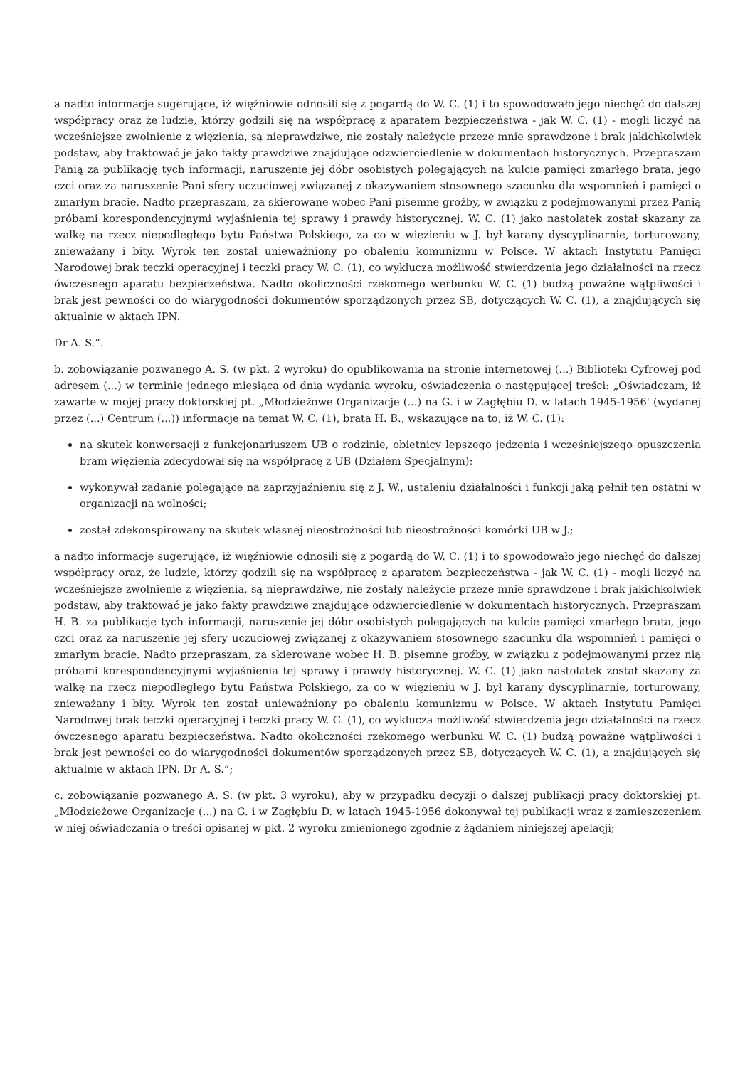a nadto informacje sugerujące, iż więźniowie odnosili się z pogardą do W. C. (1) i to spowodowało jego niechęć do dalszej współpracy oraz że ludzie, którzy godzili się na współpracę z aparatem bezpieczeństwa - jak W. C. (1) - mogli liczyć na wcześniejsze zwolnienie z więzienia, są nieprawdziwe, nie zostały należycie przeze mnie sprawdzone i brak jakichkolwiek podstaw, aby traktować je jako fakty prawdziwe znajdujące odzwierciedlenie w dokumentach historycznych. Przepraszam Panią za publikację tych informacji, naruszenie jej dóbr osobistych polegających na kulcie pamięci zmarłego brata, jego czci oraz za naruszenie Pani sfery uczuciowej związanej z okazywaniem stosownego szacunku dla wspomnień i pamięci o zmarłym bracie. Nadto przepraszam, za skierowane wobec Pani pisemne groźby, w związku z podejmowanymi przez Panią próbami korespondencyjnymi wyjaśnienia tej sprawy i prawdy historycznej. W. C. (1) jako nastolatek został skazany za walkę na rzecz niepodległego bytu Państwa Polskiego, za co w więzieniu w J. był karany dyscyplinarnie, torturowany, znieważany i bity. Wyrok ten został unieważniony po obaleniu komunizmu w Polsce. W aktach Instytutu Pamięci Narodowej brak teczki operacyjnej i teczki pracy W. C. (1), co wyklucza możliwość stwierdzenia jego działalności na rzecz ówczesnego aparatu bezpieczeństwa. Nadto okoliczności rzekomego werbunku W. C. (1) budzą poważne wątpliwości i brak jest pewności co do wiarygodności dokumentów sporządzonych przez SB, dotyczących W. C. (1), a znajdujących się aktualnie w aktach IPN.
Dr A. S.”.
b. zobowiązanie pozwanego A. S. (w pkt. 2 wyroku) do opublikowania na stronie internetowej (...) Biblioteki Cyfrowej pod adresem (...) w terminie jednego miesiąca od dnia wydania wyroku, oświadczenia o następującej treści: „Oświadczam, iż zawarte w mojej pracy doktorskiej pt. „Młodzieżowe Organizacje (...) na G. i w Zagłębiu D. w latach 1945-1956' (wydanej przez (...) Centrum (...)) informacje na temat W. C. (1), brata H. B., wskazujące na to, iż W. C. (1):
na skutek konwersacji z funkcjonariuszem UB o rodzinie, obietnicy lepszego jedzenia i wcześniejszego opuszczenia bram więzienia zdecydował się na współpracę z UB (Działem Specjalnym);
wykonywał zadanie polegające na zaprzyjaźnieniu się z J. W., ustaleniu działalności i funkcji jaką pełnił ten ostatni w organizacji na wolności;
został zdekonspirowany na skutek własnej nieostrożności lub nieostrożności komórki UB w J.;
a nadto informacje sugerujące, iż więźniowie odnosili się z pogardą do W. C. (1) i to spowodowało jego niechęć do dalszej współpracy oraz, że ludzie, którzy godzili się na współpracę z aparatem bezpieczeństwa - jak W. C. (1) - mogli liczyć na wcześniejsze zwolnienie z więzienia, są nieprawdziwe, nie zostały należycie przeze mnie sprawdzone i brak jakichkolwiek podstaw, aby traktować je jako fakty prawdziwe znajdujące odzwierciedlenie w dokumentach historycznych. Przepraszam H. B. za publikację tych informacji, naruszenie jej dóbr osobistych polegających na kulcie pamięci zmarłego brata, jego czci oraz za naruszenie jej sfery uczuciowej związanej z okazywaniem stosownego szacunku dla wspomnień i pamięci o zmarłym bracie. Nadto przepraszam, za skierowane wobec H. B. pisemne groźby, w związku z podejmowanymi przez nią próbami korespondencyjnymi wyjaśnienia tej sprawy i prawdy historycznej. W. C. (1) jako nastolatek został skazany za walkę na rzecz niepodległego bytu Państwa Polskiego, za co w więzieniu w J. był karany dyscyplinarnie, torturowany, znieważany i bity. Wyrok ten został unieważniony po obaleniu komunizmu w Polsce. W aktach Instytutu Pamięci Narodowej brak teczki operacyjnej i teczki pracy W. C. (1), co wyklucza możliwość stwierdzenia jego działalności na rzecz ówczesnego aparatu bezpieczeństwa. Nadto okoliczności rzekomego werbunku W. C. (1) budzą poważne wątpliwości i brak jest pewności co do wiarygodności dokumentów sporządzonych przez SB, dotyczących W. C. (1), a znajdujących się aktualnie w aktach IPN. Dr A. S.”;
c. zobowiązanie pozwanego A. S. (w pkt. 3 wyroku), aby w przypadku decyzji o dalszej publikacji pracy doktorskiej pt. „Młodzieżowe Organizacje (...) na G. i w Zagłębiu D. w latach 1945-1956 dokonywał tej publikacji wraz z zamieszczeniem w niej oświadczania o treści opisanej w pkt. 2 wyroku zmienionego zgodnie z żądaniem niniejszej apelacji;